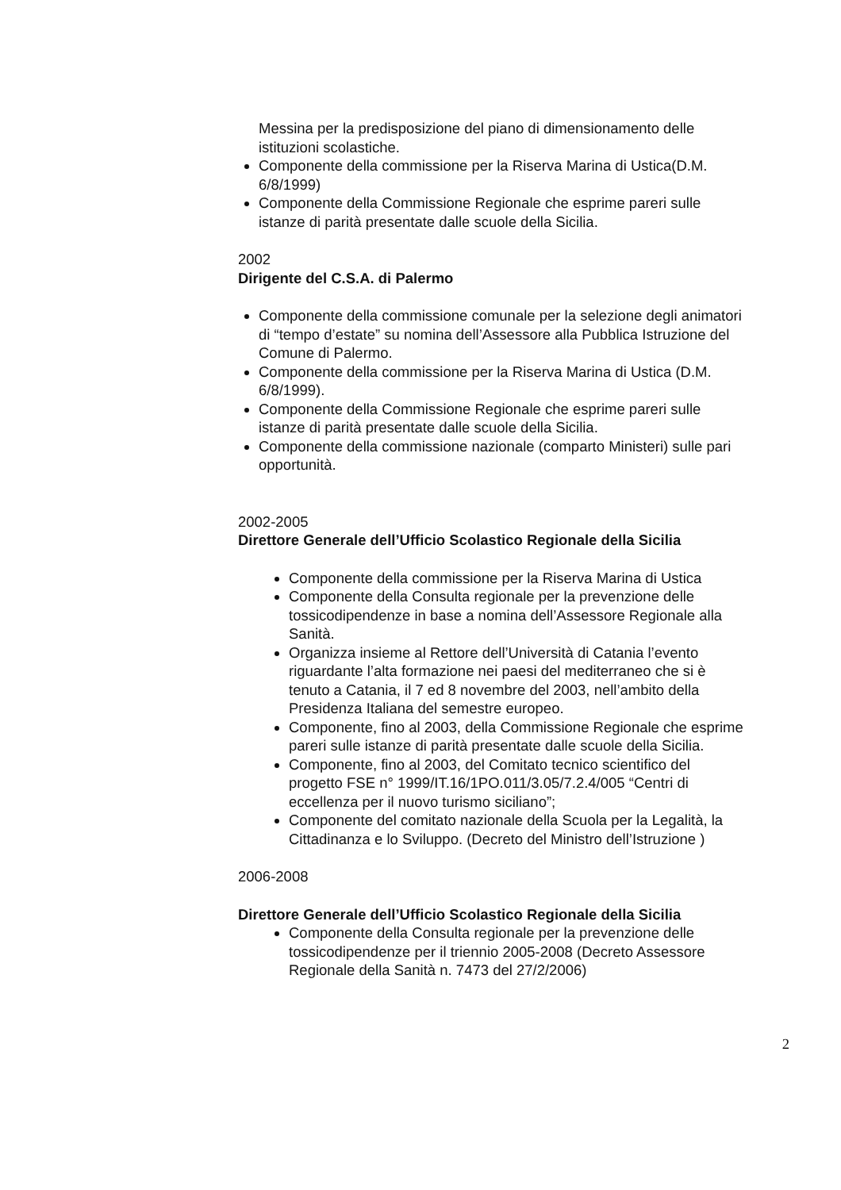Messina per la predisposizione del piano di dimensionamento delle istituzioni scolastiche.
Componente della commissione per la Riserva Marina di Ustica(D.M. 6/8/1999)
Componente della Commissione Regionale che esprime pareri sulle istanze di parità presentate dalle scuole della Sicilia.
2002
Dirigente del C.S.A. di Palermo
Componente della commissione comunale per la selezione degli animatori di “tempo d’estate” su nomina dell’Assessore alla Pubblica Istruzione del Comune di Palermo.
Componente della commissione per la Riserva Marina di Ustica (D.M. 6/8/1999).
Componente della Commissione Regionale che esprime pareri sulle istanze di parità presentate dalle scuole della Sicilia.
Componente della commissione nazionale (comparto Ministeri) sulle pari opportunità.
2002-2005
Direttore Generale dell’Ufficio Scolastico Regionale della Sicilia
Componente della commissione per la Riserva Marina di Ustica
Componente della Consulta regionale per la prevenzione delle tossicodipendenze in base a nomina dell’Assessore Regionale alla Sanità.
Organizza insieme al Rettore dell’Università di Catania l’evento riguardante l’alta formazione nei paesi del mediterraneo che si è tenuto a Catania, il 7 ed 8 novembre del 2003, nell’ambito della Presidenza Italiana del semestre europeo.
Componente, fino al 2003, della Commissione Regionale che esprime pareri sulle istanze di parità presentate dalle scuole della Sicilia.
Componente, fino al 2003, del Comitato tecnico scientifico del progetto FSE n° 1999/IT.16/1PO.011/3.05/7.2.4/005 “Centri di eccellenza per il nuovo turismo siciliano”;
Componente del comitato nazionale della Scuola per la Legalità, la Cittadinanza e lo Sviluppo. (Decreto del Ministro dell’Istruzione )
2006-2008
Direttore Generale dell’Ufficio Scolastico Regionale della Sicilia
Componente della Consulta regionale per la prevenzione delle tossicodipendenze per il triennio 2005-2008 (Decreto Assessore Regionale della Sanità n. 7473 del 27/2/2006)
2